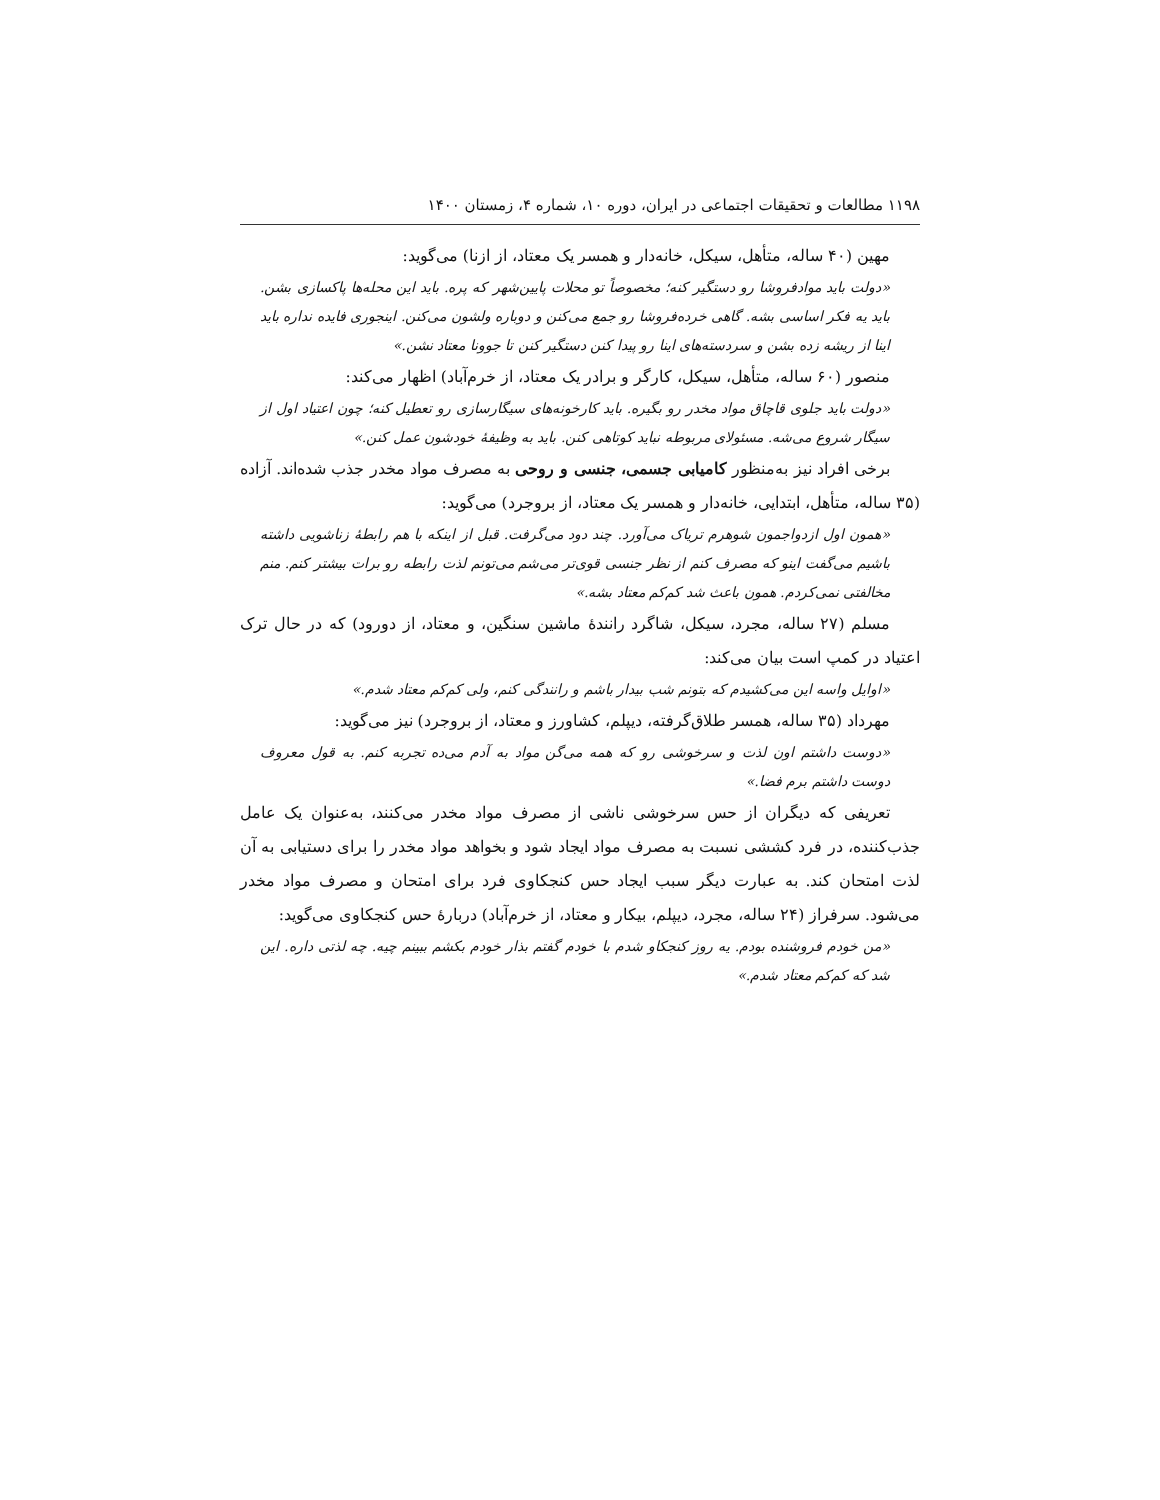۱۱۹۸ مطالعات و تحقیقات اجتماعی در ایران، دوره ۱۰، شماره ۴، زمستان ۱۴۰۰
مهین (۴۰ ساله، متأهل، سیکل، خانه‌دار و همسر یک معتاد، از ازنا) می‌گوید:
«دولت باید موادفروشا رو دستگیر کنه؛ مخصوصاً تو محلات پایین‌شهر که پره. باید این محله‌ها پاکسازی بشن. باید یه فکر اساسی بشه. گاهی خرده‌فروشا رو جمع می‌کنن و دوباره ولشون می‌کنن. اینجوری فایده نداره باید اینا از ریشه زده بشن و سردسته‌های اینا رو پیدا کنن دستگیر کنن تا جوونا معتاد نشن.»
منصور (۶۰ ساله، متأهل، سیکل، کارگر و برادر یک معتاد، از خرم‌آباد) اظهار می‌کند:
«دولت باید جلوی قاچاق مواد مخدر رو بگیره. باید کارخونه‌های سیگارسازی رو تعطیل کنه؛ چون اعتیاد اول از سیگار شروع می‌شه. مسئولای مربوطه نباید کوتاهی کنن. باید به وظیفهٔ خودشون عمل کنن.»
برخی افراد نیز به‌منظور کامیابی جسمی، جنسی و روحی به مصرف مواد مخدر جذب شده‌اند. آزاده (۳۵ ساله، متأهل، ابتدایی، خانه‌دار و همسر یک معتاد، از بروجرد) می‌گوید:
«همون اول ازدواجمون شوهرم تریاک می‌آورد. چند دود می‌گرفت. قبل از اینکه با هم رابطهٔ زناشویی داشته باشیم می‌گفت اینو که مصرف کنم از نظر جنسی قوی‌تر می‌شم می‌تونم لذت رابطه رو برات بیشتر کنم. منم مخالفتی نمی‌کردم. همون باعث شد کم‌کم معتاد بشه.»
مسلم (۲۷ ساله، مجرد، سیکل، شاگرد رانندهٔ ماشین سنگین، و معتاد، از دورود) که در حال ترک اعتیاد در کمپ است بیان می‌کند:
«اوایل واسه این می‌کشیدم که بتونم شب بیدار باشم و رانندگی کنم، ولی کم‌کم معتاد شدم.»
مهرداد (۳۵ ساله، همسر طلاق‌گرفته، دیپلم، کشاورز و معتاد، از بروجرد) نیز می‌گوید:
«دوست داشتم اون لذت و سرخوشی رو که همه می‌گن مواد به آدم می‌ده تجربه کنم. به قول معروف دوست داشتم برم فضا.»
تعریفی که دیگران از حس سرخوشی ناشی از مصرف مواد مخدر می‌کنند، به‌عنوان یک عامل جذب‌کننده، در فرد کششی نسبت به مصرف مواد ایجاد شود و بخواهد مواد مخدر را برای دستیابی به آن لذت امتحان کند. به عبارت دیگر سبب ایجاد حس کنجکاوی فرد برای امتحان و مصرف مواد مخدر می‌شود. سرفراز (۲۴ ساله، مجرد، دیپلم، بیکار و معتاد، از خرم‌آباد) دربارهٔ حس کنجکاوی می‌گوید:
«من خودم فروشنده بودم. یه روز کنجکاو شدم با خودم گفتم بذار خودم بکشم ببینم چیه. چه لذتی داره. این شد که کم‌کم معتاد شدم.»